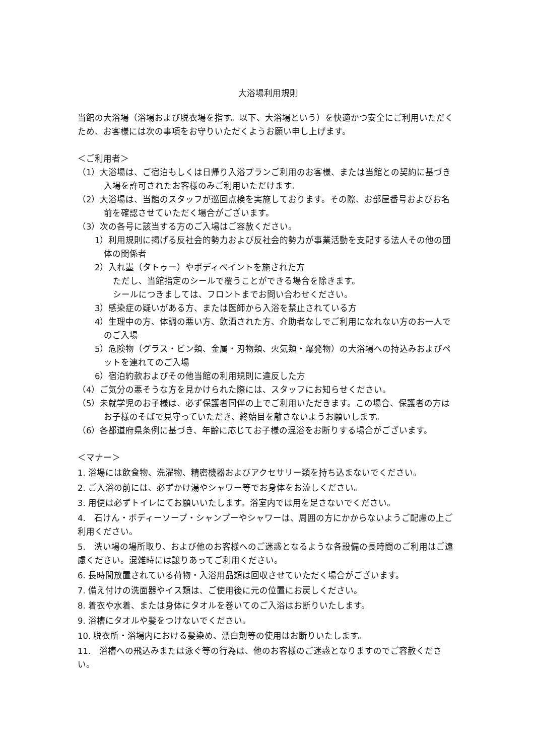大浴場利用規則
当館の大浴場（浴場および脱衣場を指す。以下、大浴場という）を快適かつ安全にご利用いただくため、お客様には次の事項をお守りいただくようお願い申し上げます。
＜ご利用者＞
（1）大浴場は、ご宿泊もしくは日帰り入浴プランご利用のお客様、または当館との契約に基づき入場を許可されたお客様のみご利用いただけます。
（2）大浴場は、当館のスタッフが巡回点検を実施しております。その際、お部屋番号およびお名前を確認させていただく場合がございます。
（3）次の各号に該当する方のご入場はご容赦ください。
1）利用規則に掲げる反社会的勢力および反社会的勢力が事業活動を支配する法人その他の団体の関係者
2）入れ墨（タトゥー）やボディペイントを施された方
ただし、当館指定のシールで覆うことができる場合を除きます。
シールにつきましては、フロントまでお問い合わせください。
3）感染症の疑いがある方、または医師から入浴を禁止されている方
4）生理中の方、体調の悪い方、飲酒された方、介助者なしでご利用になれない方のお一人でのご入場
5）危険物（グラス・ビン類、金属・刃物類、火気類・爆発物）の大浴場への持込みおよびペットを連れてのご入場
6）宿泊約款およびその他当館の利用規則に違反した方
（4）ご気分の悪そうな方を見かけられた際には、スタッフにお知らせください。
（5）未就学児のお子様は、必ず保護者同伴の上でご利用いただきます。この場合、保護者の方はお子様のそばで見守っていただき、終始目を離さないようお願いします。
（6）各都道府県条例に基づき、年齢に応じてお子様の混浴をお断りする場合がございます。
＜マナー＞
1. 浴場には飲食物、洗濯物、精密機器およびアクセサリー類を持ち込まないでください。
2. ご入浴の前には、必ずかけ湯やシャワー等でお身体をお流しください。
3. 用便は必ずトイレにてお願いいたします。浴室内では用を足さないでください。
4.　石けん・ボディーソープ・シャンプーやシャワーは、周囲の方にかからないようご配慮の上ご利用ください。
5.　洗い場の場所取り、および他のお客様へのご迷惑となるような各設備の長時間のご利用はご遠慮ください。混雑時には譲りあってご利用ください。
6. 長時間放置されている荷物・入浴用品類は回収させていただく場合がございます。
7. 備え付けの洗面器やイス類は、ご使用後に元の位置にお戻しください。
8. 着衣や水着、または身体にタオルを巻いてのご入浴はお断りいたします。
9. 浴槽にタオルや髪をつけないでください。
10. 脱衣所・浴場内における髪染め、漂白剤等の使用はお断りいたします。
11.　浴槽への飛込みまたは泳ぐ等の行為は、他のお客様のご迷惑となりますのでご容赦ください。